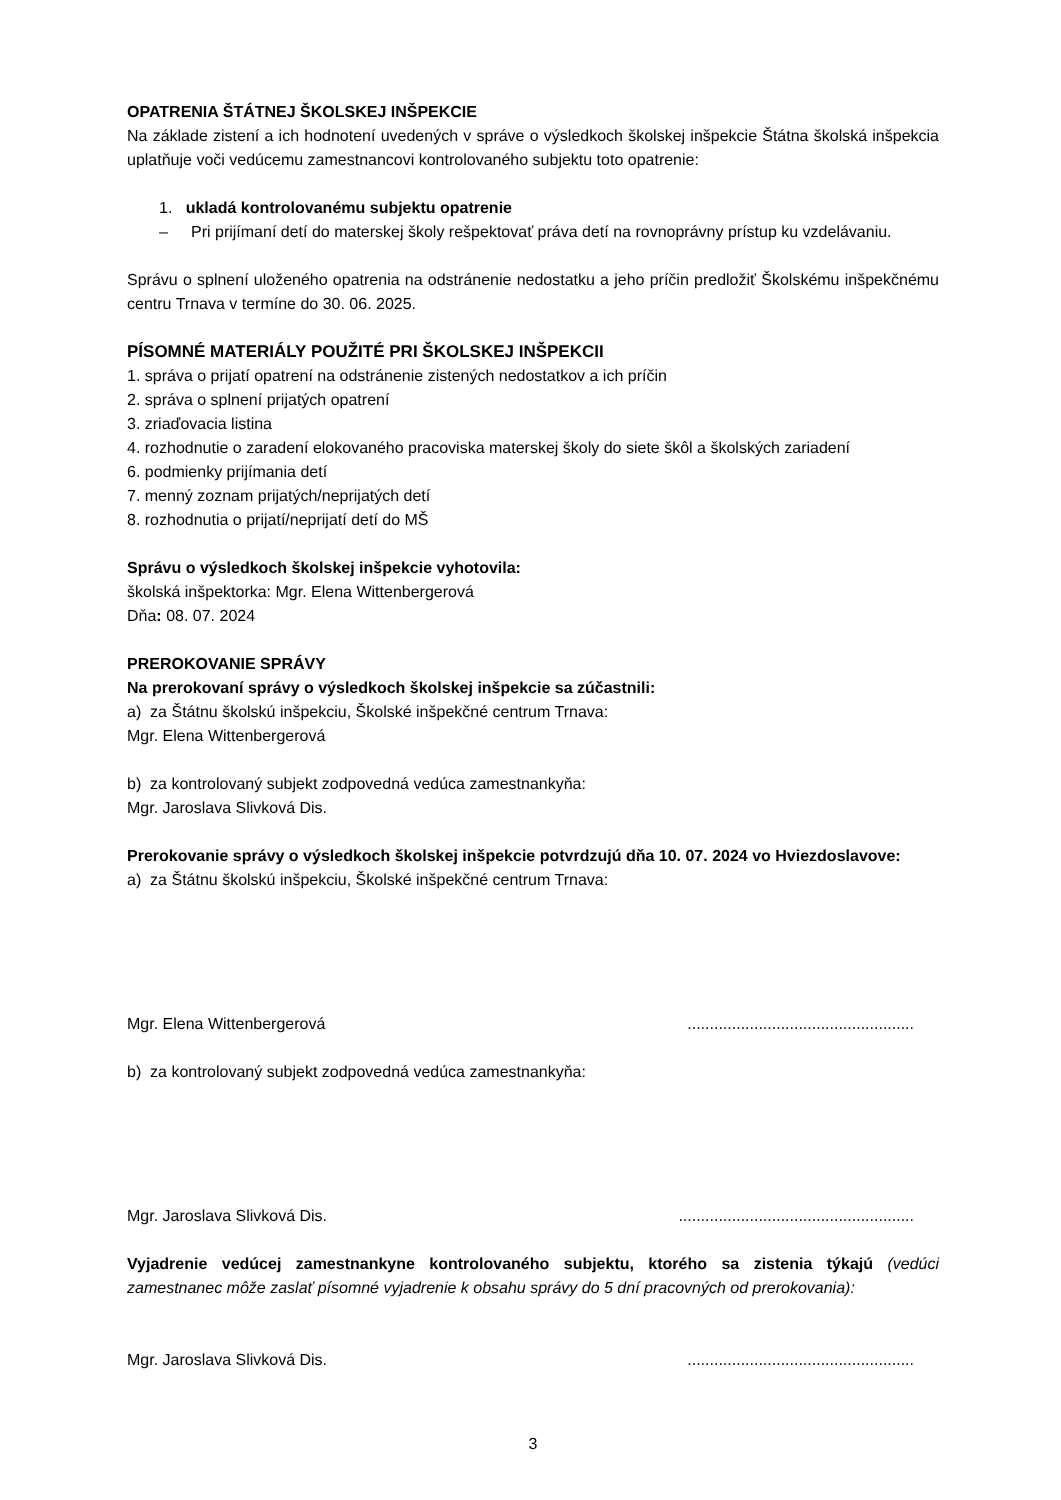OPATRENIA ŠTÁTNEJ ŠKOLSKEJ INŠPEKCIE
Na základe zistení a ich hodnotení uvedených v správe o výsledkoch školskej inšpekcie Štátna školská inšpekcia uplatňuje voči vedúcemu zamestnancovi kontrolovaného subjektu toto opatrenie:
1. ukladá kontrolovanému subjektu opatrenie
– Pri prijímaní detí do materskej školy rešpektovať práva detí na rovnoprávny prístup ku vzdelávaniu.
Správu o splnení uloženého opatrenia na odstránenie nedostatku a jeho príčin predložiť Školskému inšpekčnému centru Trnava v termíne do 30. 06. 2025.
PÍSOMNÉ MATERIÁLY POUŽITÉ PRI ŠKOLSKEJ INŠPEKCII
1. správa o prijatí opatrení na odstránenie zistených nedostatkov a ich príčin
2. správa o splnení prijatých opatrení
3. zriaďovacia listina
4. rozhodnutie o zaradení elokovaného pracoviska materskej školy do siete škôl a školských zariadení
6. podmienky prijímania detí
7. menný zoznam prijatých/neprijatých detí
8. rozhodnutia o prijatí/neprijatí detí do MŠ
Správu o výsledkoch školskej inšpekcie vyhotovila:
školská inšpektorka: Mgr. Elena Wittenbergerová
Dňa: 08. 07. 2024
PREROKOVANIE SPRÁVY
Na prerokovaní správy o výsledkoch školskej inšpekcie sa zúčastnili:
a) za Štátnu školskú inšpekciu, Školské inšpekčné centrum Trnava:
Mgr. Elena Wittenbergerová
b) za kontrolovaný subjekt zodpovedná vedúca zamestnankyňa:
Mgr. Jaroslava Slivková Dis.
Prerokovanie správy o výsledkoch školskej inšpekcie potvrdzujú dňa 10. 07. 2024 vo Hviezdoslavove:
a) za Štátnu školskú inšpekciu, Školské inšpekčné centrum Trnava:
Mgr. Elena Wittenbergerová...................................................
b) za kontrolovaný subjekt zodpovedná vedúca zamestnankyňa:
Mgr. Jaroslava Slivková Dis......................................................
Vyjadrenie vedúcej zamestnankyne kontrolovaného subjektu, ktorého sa zistenia týkajú (vedúci zamestnanec môže zaslať písomné vyjadrenie k obsahu správy do 5 dní pracovných od prerokovania):
Mgr. Jaroslava Slivková Dis....................................................
3